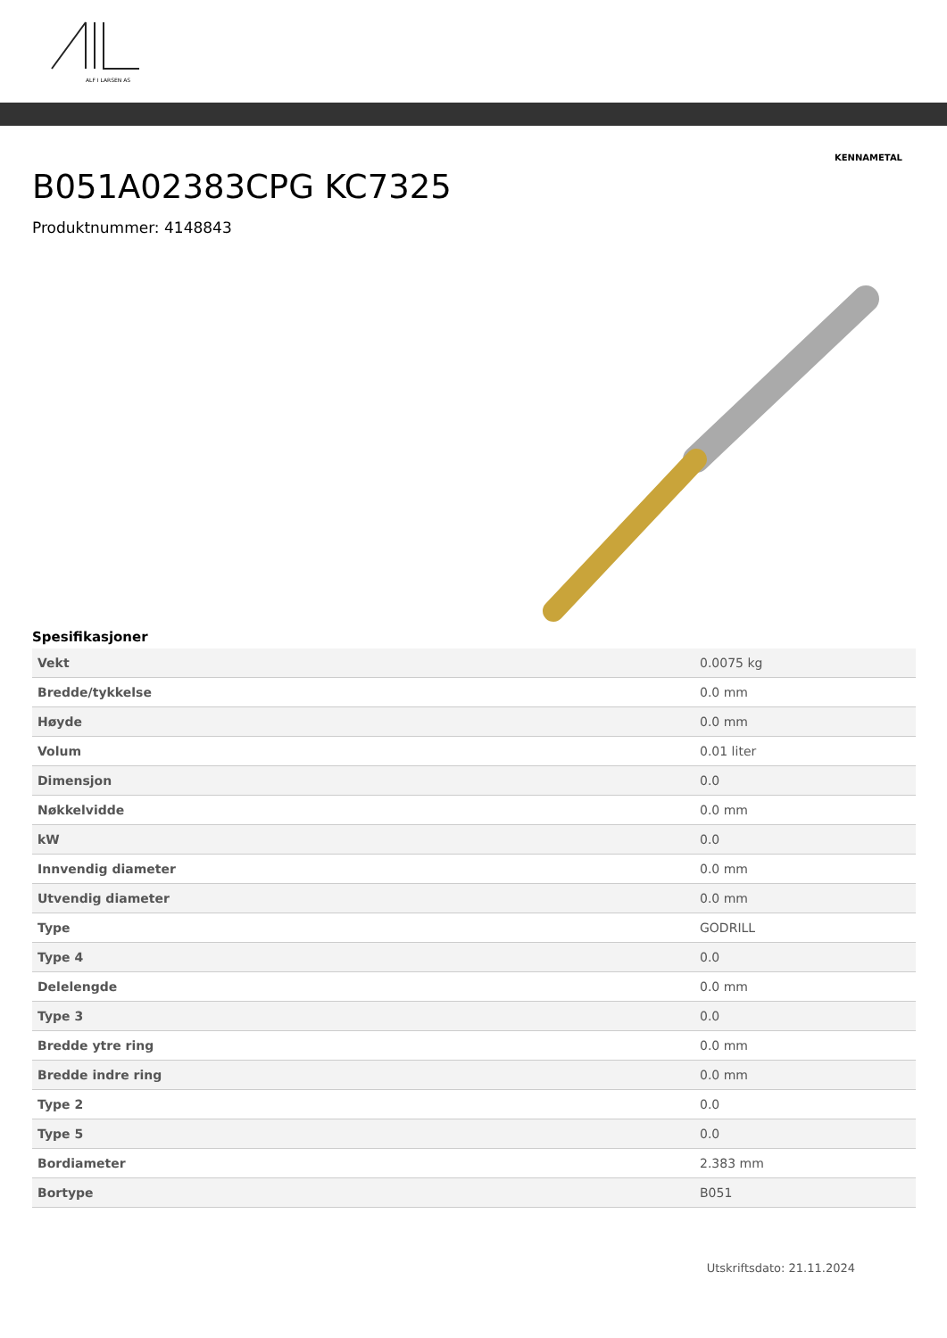ALF I LARSEN AS
KENNAMETAL
B051A02383CPG KC7325
Produktnummer: 4148843
Spesifikasjoner
| Vekt | 0.0075 kg |
| Bredde/tykkelse | 0.0 mm |
| Høyde | 0.0 mm |
| Volum | 0.01 liter |
| Dimensjon | 0.0 |
| Nøkkelvidde | 0.0 mm |
| kW | 0.0 |
| Innvendig diameter | 0.0 mm |
| Utvendig diameter | 0.0 mm |
| Type | GODRILL |
| Type 4 | 0.0 |
| Delelengde | 0.0 mm |
| Type 3 | 0.0 |
| Bredde ytre ring | 0.0 mm |
| Bredde indre ring | 0.0 mm |
| Type 2 | 0.0 |
| Type 5 | 0.0 |
| Bordiameter | 2.383 mm |
| Bortype | B051 |
Utskriftsdato: 21.11.2024